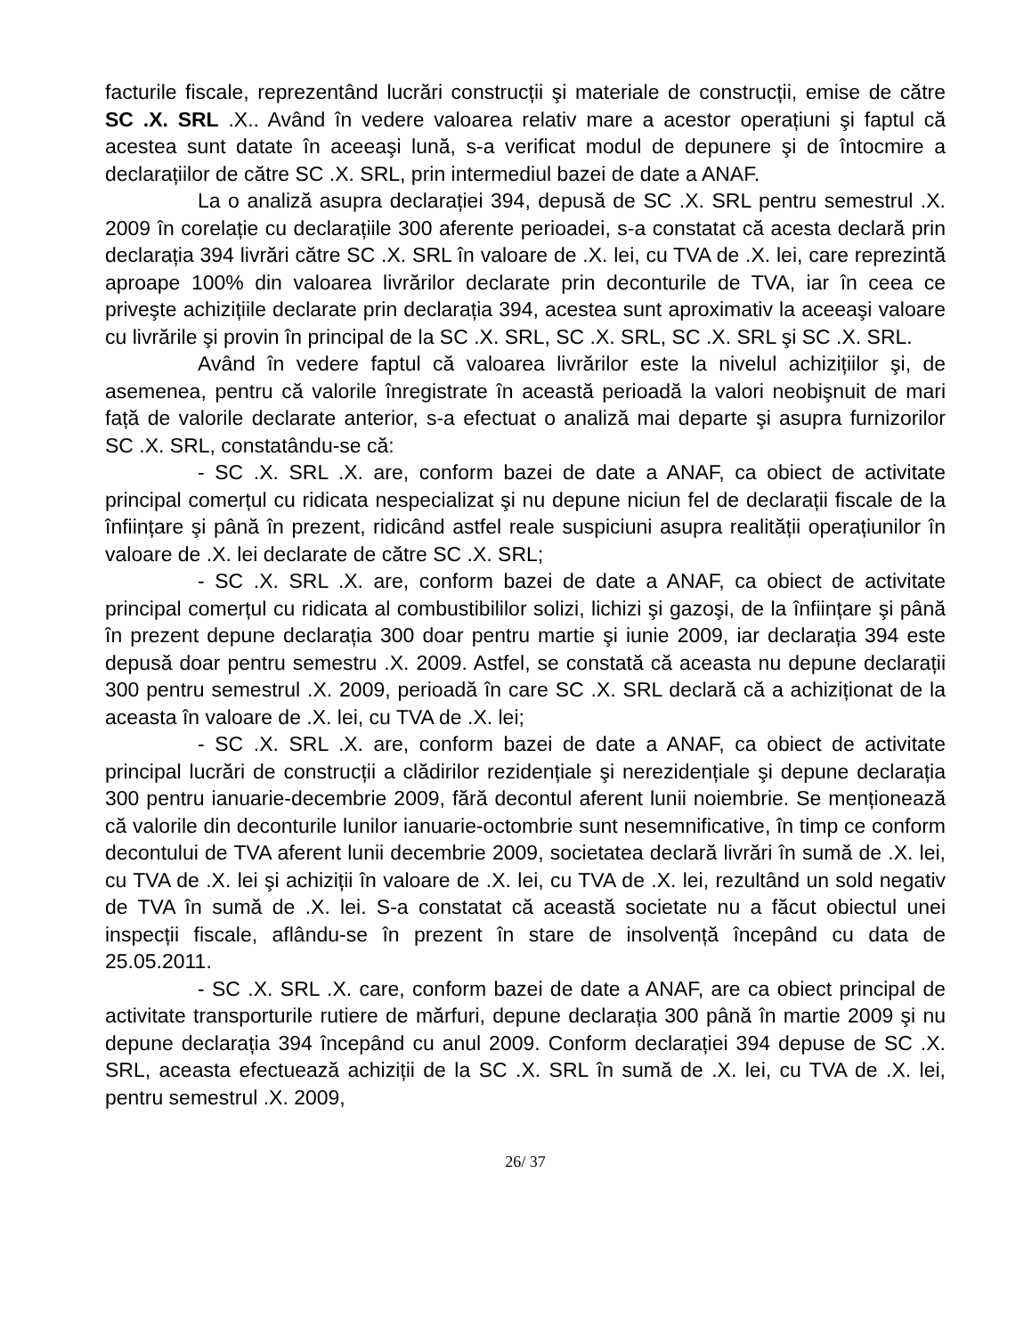facturile fiscale, reprezentând lucrări construcții şi materiale de construcții, emise de către SC .X. SRL .X.. Având în vedere valoarea relativ mare a acestor operațiuni şi faptul că acestea sunt datate în aceeaşi lună, s-a verificat modul de depunere şi de întocmire a declarațiilor de către SC .X. SRL, prin intermediul bazei de date a ANAF.
La o analiză asupra declarației 394, depusă de SC .X. SRL pentru semestrul .X. 2009 în corelație cu declarațiile 300 aferente perioadei, s-a constatat că acesta declară prin declarația 394 livrări către SC .X. SRL în valoare de .X. lei, cu TVA de .X. lei, care reprezintă aproape 100% din valoarea livrărilor declarate prin deconturile de TVA, iar în ceea ce priveşte achizițiile declarate prin declarația 394, acestea sunt aproximativ la aceeaşi valoare cu livrările şi provin în principal de la SC .X. SRL, SC .X. SRL, SC .X. SRL şi SC .X. SRL.
Având în vedere faptul că valoarea livrărilor este la nivelul achizițiilor şi, de asemenea, pentru că valorile înregistrate în această perioadă la valori neobişnuit de mari față de valorile declarate anterior, s-a efectuat o analiză mai departe şi asupra furnizorilor SC .X. SRL, constatându-se că:
- SC .X. SRL .X. are, conform bazei de date a ANAF, ca obiect de activitate principal comerțul cu ridicata nespecializat şi nu depune niciun fel de declarații fiscale de la înființare şi până în prezent, ridicând astfel reale suspiciuni asupra realității operațiunilor în valoare de .X. lei declarate de către SC .X. SRL;
- SC .X. SRL .X. are, conform bazei de date a ANAF, ca obiect de activitate principal comerțul cu ridicata al combustibililor solizi, lichizi şi gazoşi, de la înființare şi până în prezent depune declarația 300 doar pentru martie şi iunie 2009, iar declarația 394 este depusă doar pentru semestru .X. 2009. Astfel, se constată că aceasta nu depune declarații 300 pentru semestrul .X. 2009, perioadă în care SC .X. SRL declară că a achiziționat de la aceasta în valoare de .X. lei, cu TVA de .X. lei;
- SC .X. SRL .X. are, conform bazei de date a ANAF, ca obiect de activitate principal lucrări de construcții a clădirilor rezidențiale şi nerezidențiale şi depune declarația 300 pentru ianuarie-decembrie 2009, fără decontul aferent lunii noiembrie. Se menționează că valorile din deconturile lunilor ianuarie-octombrie sunt nesemnificative, în timp ce conform decontului de TVA aferent lunii decembrie 2009, societatea declară livrări în sumă de .X. lei, cu TVA de .X. lei şi achiziții în valoare de .X. lei, cu TVA de .X. lei, rezultând un sold negativ de TVA în sumă de .X. lei. S-a constatat că această societate nu a făcut obiectul unei inspecții fiscale, aflându-se în prezent în stare de insolvență începând cu data de 25.05.2011.
- SC .X. SRL .X. care, conform bazei de date a ANAF, are ca obiect principal de activitate transporturile rutiere de mărfuri, depune declarația 300 până în martie 2009 şi nu depune declarația 394 începând cu anul 2009. Conform declarației 394 depuse de SC .X. SRL, aceasta efectuează achiziții de la SC .X. SRL în sumă de .X. lei, cu TVA de .X. lei, pentru semestrul .X. 2009,
26/ 37